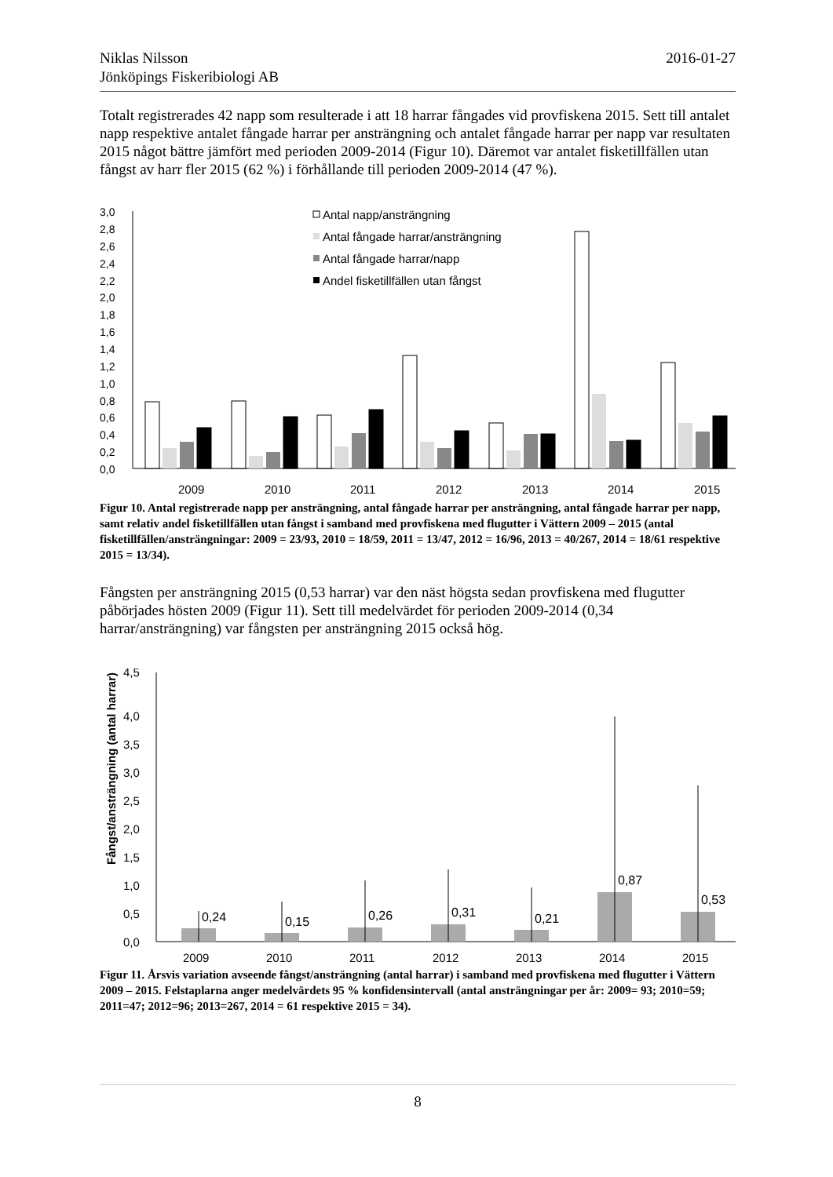Niklas Nilsson
Jönköpings Fiskeribiologi AB
2016-01-27
Totalt registrerades 42 napp som resulterade i att 18 harrar fångades vid provfiskena 2015. Sett till antalet napp respektive antalet fångade harrar per ansträngning och antalet fångade harrar per napp var resultaten 2015 något bättre jämfört med perioden 2009-2014 (Figur 10). Däremot var antalet fisketillfällen utan fångst av harr fler 2015 (62 %) i förhållande till perioden 2009-2014 (47 %).
3,0
2,8
2,6
2,4
2,2
2,0
1,8
1,6
1,4
1,2
1,0
0,8
0,6
0,4
0,2
0,0
Antal napp/ansträngning
Antal fångade harrar/ansträngning
Antal fångade harrar/napp
Andel fisketillfällen utan fångst
2009
2010
2011
2012
2013
2014
2015
Figur 10. Antal registrerade napp per ansträngning, antal fångade harrar per ansträngning, antal fångade harrar per napp, samt relativ andel fisketillfällen utan fångst i samband med provfiskena med flugutter i Vättern 2009 – 2015 (antal fisketillfällen/ansträngningar: 2009 = 23/93, 2010 = 18/59, 2011 = 13/47, 2012 = 16/96, 2013 = 40/267, 2014 = 18/61 respektive 2015 = 13/34).
Fångsten per ansträngning 2015 (0,53 harrar) var den näst högsta sedan provfiskena med flugutter påbörjades hösten 2009 (Figur 11). Sett till medelvärdet för perioden 2009-2014 (0,34 harrar/ansträngning) var fångsten per ansträngning 2015 också hög.
Fångst/ansträngning (antal harrar)
4,5
4,0
3,5
3,0
2,5
2,0
1,5
1,0
0,5
0,0
0,24
0,15
0,26
0,31
0,21
0,87
0,53
2009
2010
2011
2012
2013
2014
2015
Figur 11. Årsvis variation avseende fångst/ansträngning (antal harrar) i samband med provfiskena med flugutter i Vättern 2009 – 2015. Felstaplarna anger medelvärdets 95 % konfidensintervall (antal ansträngningar per år: 2009= 93; 2010=59; 2011=47; 2012=96; 2013=267, 2014 = 61 respektive 2015 = 34).
8